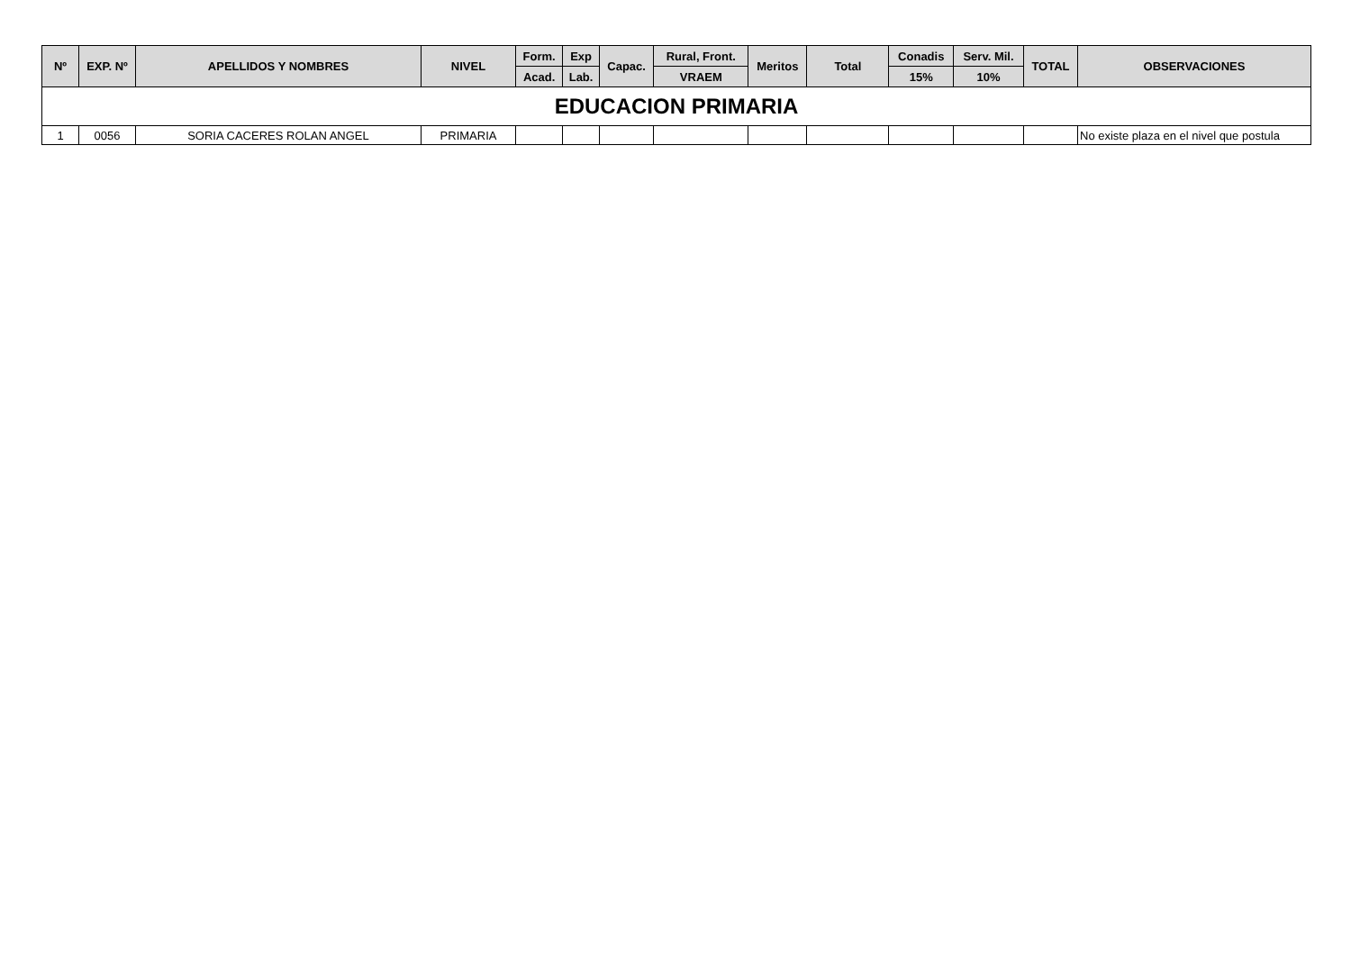| Nº | EXP. Nº | APELLIDOS Y NOMBRES | NIVEL | Form. | Exp | Capac. | Rural, Front. | Meritos | Total | Conadis | Serv. Mil. | TOTAL | OBSERVACIONES |
| --- | --- | --- | --- | --- | --- | --- | --- | --- | --- | --- | --- | --- | --- |
| | | | | Acad. | Lab. | | VRAEM | | | 15% | 10% | | |
| EDUCACION PRIMARIA | | | | | | | | | | | | | |
| 1 | 0056 | SORIA CACERES ROLAN ANGEL | PRIMARIA | | | | | | | | | | No existe plaza en el nivel que postula |